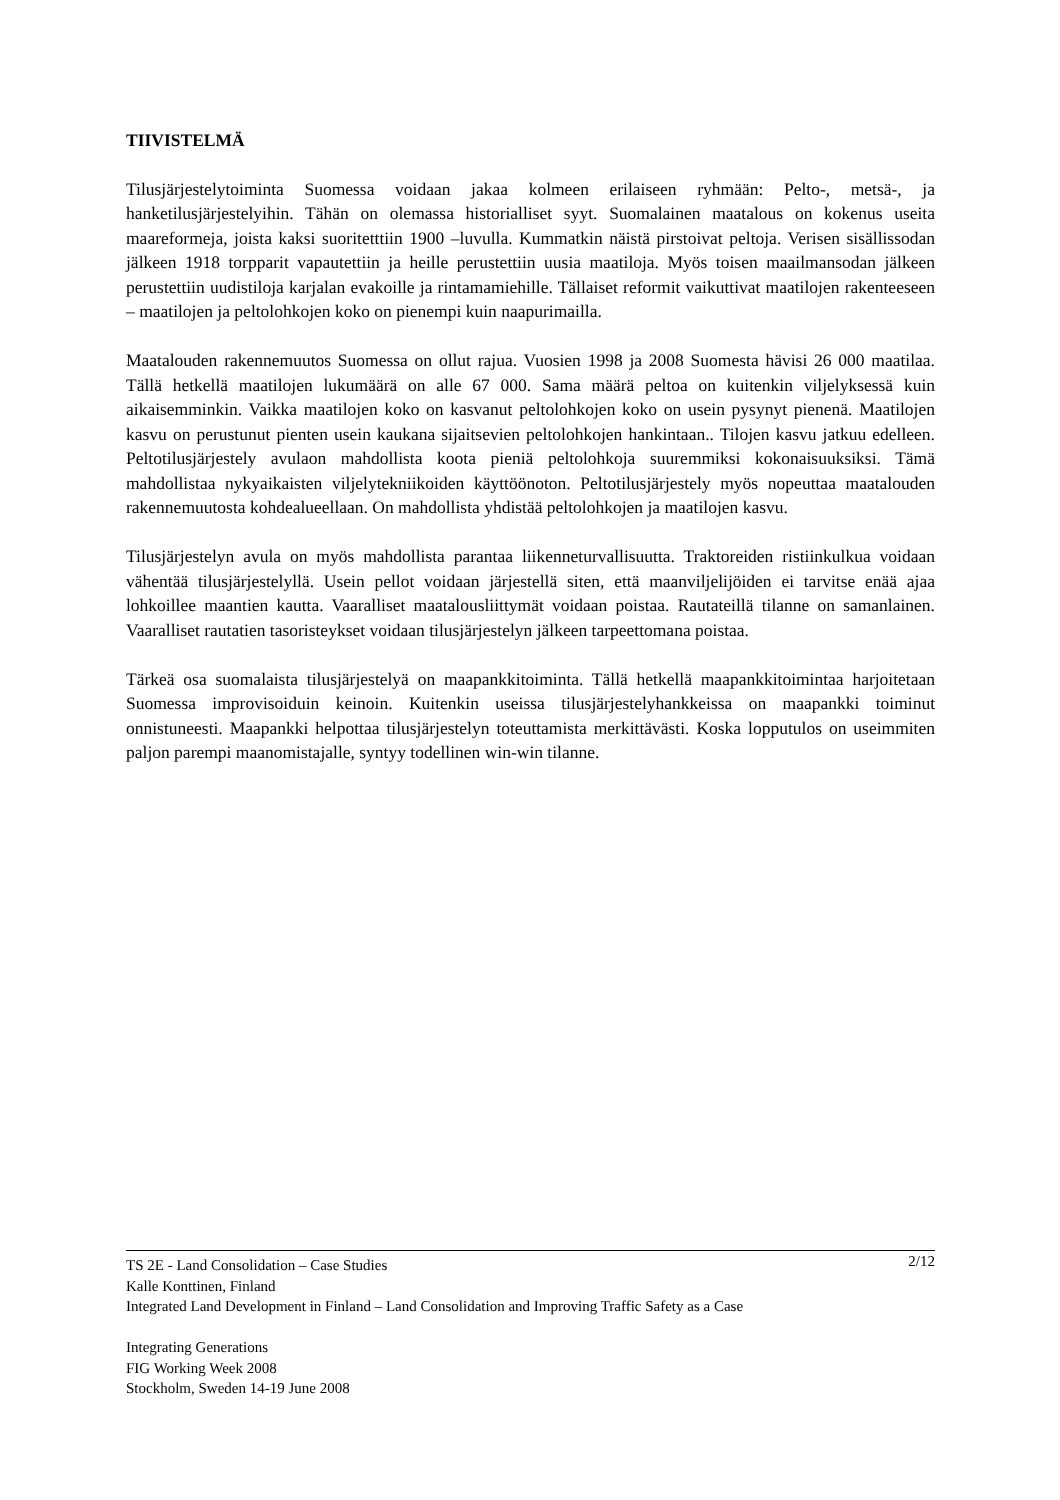TIIVISTELMÄ
Tilusjärjestelytoiminta Suomessa voidaan jakaa kolmeen erilaiseen ryhmään: Pelto-, metsä-, ja hanketilusjärjestelyihin. Tähän on olemassa historialliset syyt. Suomalainen maatalous on kokenus useita maareformeja, joista kaksi suoritetttiin 1900 –luvulla. Kummatkin näistä pirstoivat peltoja. Verisen sisällissodan jälkeen 1918 torpparit vapautettiin ja heille perustettiin uusia maatiloja. Myös toisen maailmansodan jälkeen perustettiin uudistiloja karjalan evakoille ja rintamamiehille. Tällaiset reformit vaikuttivat maatilojen rakenteeseen – maatilojen ja peltolohkojen koko on pienempi kuin naapurimailla.
Maatalouden rakennemuutos Suomessa on ollut rajua. Vuosien 1998 ja 2008 Suomesta hävisi 26 000 maatilaa. Tällä hetkellä maatilojen lukumäärä on alle 67 000. Sama määrä peltoa on kuitenkin viljelyksessä kuin aikaisemminkin. Vaikka maatilojen koko on kasvanut peltolohkojen koko on usein pysynyt pienenä. Maatilojen kasvu on perustunut pienten usein kaukana sijaitsevien peltolohkojen hankintaan.. Tilojen kasvu jatkuu edelleen. Peltotilusjärjestely avulaon mahdollista koota pieniä peltolohkoja suuremmiksi kokonaisuuksiksi. Tämä mahdollistaa nykyaikaisten viljelytekniikoiden käyttöönoton. Peltotilusjärjestely myös nopeuttaa maatalouden rakennemuutosta kohdealueellaan. On mahdollista yhdistää peltolohkojen ja maatilojen kasvu.
Tilusjärjestelyn avula on myös mahdollista parantaa liikenneturvallisuutta. Traktoreiden ristiinkulkua voidaan vähentää tilusjärjestelyllä. Usein pellot voidaan järjestellä siten, että maanviljelijöiden ei tarvitse enää ajaa lohkoillee maantien kautta. Vaaralliset maatalousliittymät voidaan poistaa. Rautateillä tilanne on samanlainen. Vaaralliset rautatien tasoristeykset voidaan tilusjärjestelyn jälkeen tarpeettomana poistaa.
Tärkeä osa suomalaista tilusjärjestelyä on maapankkitoiminta. Tällä hetkellä maapankkitoimintaa harjoitetaan Suomessa improvisoiduin keinoin. Kuitenkin useissa tilusjärjestelyhankkeissa on maapankki toiminut onnistuneesti. Maapankki helpottaa tilusjärjestelyn toteuttamista merkittävästi. Koska lopputulos on useimmiten paljon parempi maanomistajalle, syntyy todellinen win-win tilanne.
2/12 TS 2E - Land Consolidation – Case Studies
Kalle Konttinen, Finland
Integrated Land Development in Finland – Land Consolidation and Improving Traffic Safety as a Case
Integrating Generations
FIG Working Week 2008
Stockholm, Sweden 14-19 June 2008